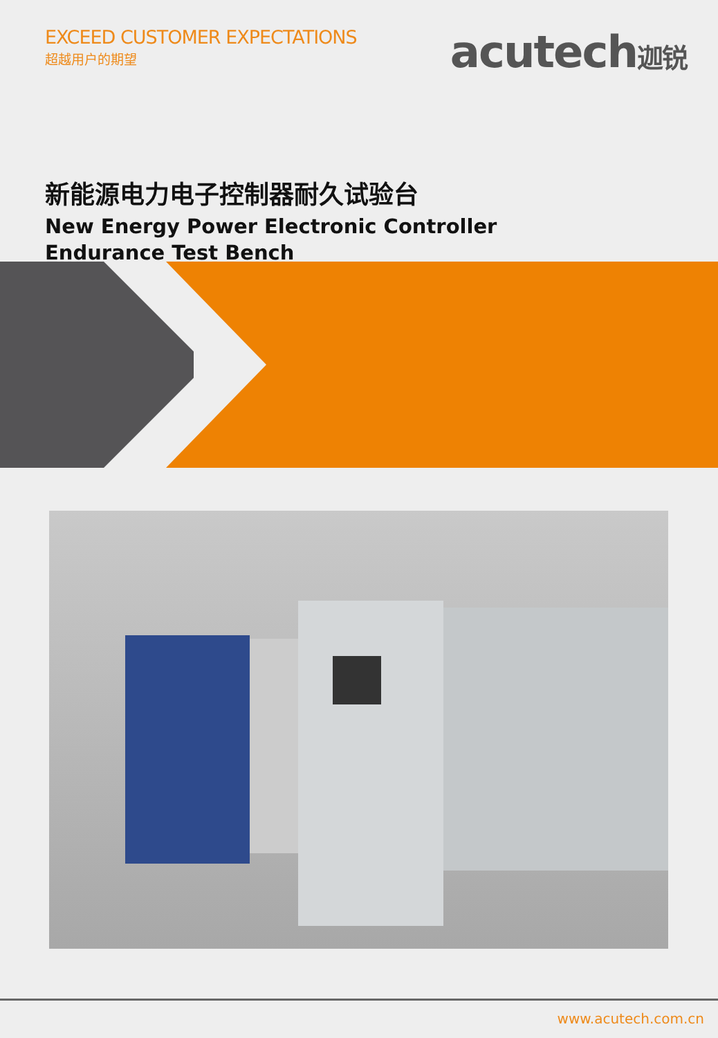EXCEED CUSTOMER EXPECTATIONS
超越用户的期望
acutech迦锐
新能源电力电子控制器耐久试验台
New Energy Power Electronic Controller
Endurance Test Bench
www.acutech.com.cn